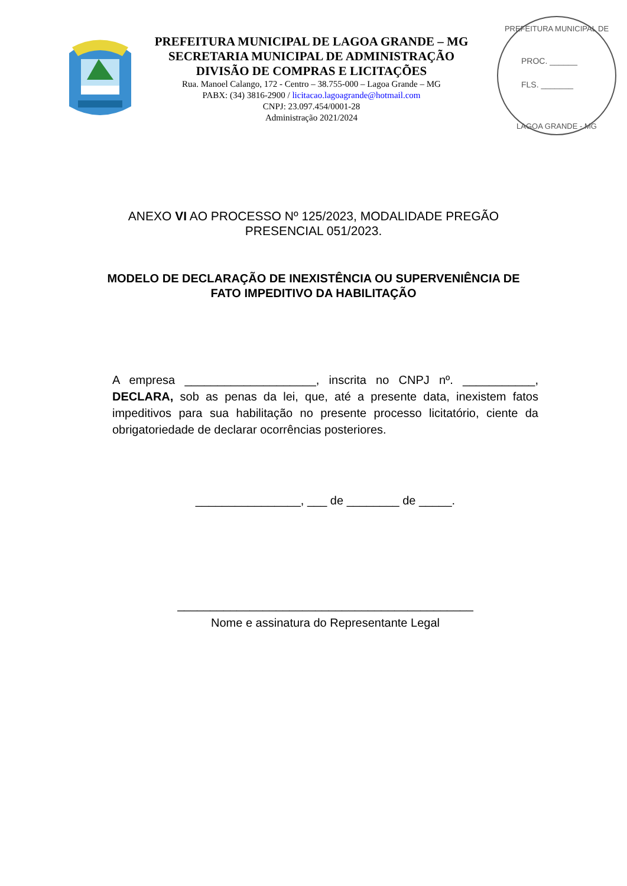PREFEITURA MUNICIPAL DE LAGOA GRANDE – MG
SECRETARIA MUNICIPAL DE ADMINISTRAÇÃO
DIVISÃO DE COMPRAS E LICITAÇÕES
Rua. Manoel Calango, 172 - Centro – 38.755-000 – Lagoa Grande – MG
PABX: (34) 3816-2900 / licitacao.lagoagrande@hotmail.com
CNPJ: 23.097.454/0001-28
Administração 2021/2024
PROC. ______
FLS. _______
PREFEITURA MUNICIPAL DE
LAGOA GRANDE - MG
ANEXO VI AO PROCESSO Nº 125/2023, MODALIDADE PREGÃO PRESENCIAL 051/2023.
MODELO DE DECLARAÇÃO DE INEXISTÊNCIA OU SUPERVENIÊNCIA DE FATO IMPEDITIVO DA HABILITAÇÃO
A empresa ____________________, inscrita no CNPJ nº. ___________, DECLARA, sob as penas da lei, que, até a presente data, inexistem fatos impeditivos para sua habilitação no presente processo licitatório, ciente da obrigatoriedade de declarar ocorrências posteriores.
________________, ___ de ________ de _____.
_____________________________________________
Nome e assinatura do Representante Legal